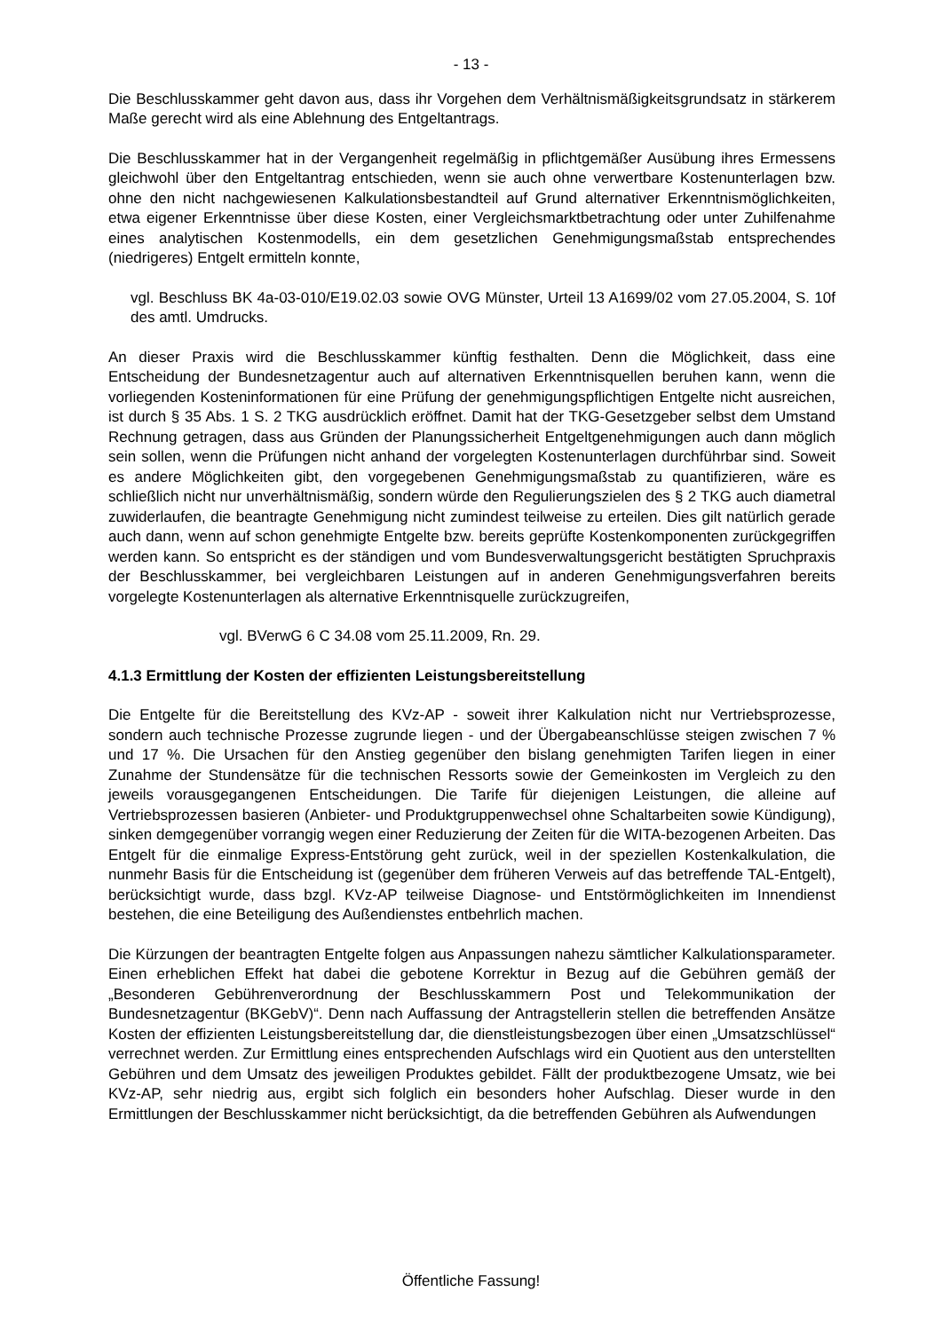- 13 -
Die Beschlusskammer geht davon aus, dass ihr Vorgehen dem Verhältnismäßigkeitsgrundsatz in stärkerem Maße gerecht wird als eine Ablehnung des Entgeltantrags.
Die Beschlusskammer hat in der Vergangenheit regelmäßig in pflichtgemäßer Ausübung ihres Ermessens gleichwohl über den Entgeltantrag entschieden, wenn sie auch ohne verwertbare Kostenunterlagen bzw. ohne den nicht nachgewiesenen Kalkulationsbestandteil auf Grund alternativer Erkenntnismöglichkeiten, etwa eigener Erkenntnisse über diese Kosten, einer Vergleichsmarktbetrachtung oder unter Zuhilfenahme eines analytischen Kostenmodells, ein dem gesetzlichen Genehmigungsmaßstab entsprechendes (niedrigeres) Entgelt ermitteln konnte,
vgl. Beschluss BK 4a-03-010/E19.02.03 sowie OVG Münster, Urteil 13 A1699/02 vom 27.05.2004, S. 10f des amtl. Umdrucks.
An dieser Praxis wird die Beschlusskammer künftig festhalten. Denn die Möglichkeit, dass eine Entscheidung der Bundesnetzagentur auch auf alternativen Erkenntnisquellen beruhen kann, wenn die vorliegenden Kosteninformationen für eine Prüfung der genehmigungspflichtigen Entgelte nicht ausreichen, ist durch § 35 Abs. 1 S. 2 TKG ausdrücklich eröffnet. Damit hat der TKG-Gesetzgeber selbst dem Umstand Rechnung getragen, dass aus Gründen der Planungssicherheit Entgeltgenehmigungen auch dann möglich sein sollen, wenn die Prüfungen nicht anhand der vorgelegten Kostenunterlagen durchführbar sind. Soweit es andere Möglichkeiten gibt, den vorgegebenen Genehmigungsmaßstab zu quantifizieren, wäre es schließlich nicht nur unverhältnismäßig, sondern würde den Regulierungszielen des § 2 TKG auch diametral zuwiderlaufen, die beantragte Genehmigung nicht zumindest teilweise zu erteilen. Dies gilt natürlich gerade auch dann, wenn auf schon genehmigte Entgelte bzw. bereits geprüfte Kostenkomponenten zurückgegriffen werden kann. So entspricht es der ständigen und vom Bundesverwaltungsgericht bestätigten Spruchpraxis der Beschlusskammer, bei vergleichbaren Leistungen auf in anderen Genehmigungsverfahren bereits vorgelegte Kostenunterlagen als alternative Erkenntnisquelle zurückzugreifen,
vgl. BVerwG 6 C 34.08 vom 25.11.2009, Rn. 29.
4.1.3 Ermittlung der Kosten der effizienten Leistungsbereitstellung
Die Entgelte für die Bereitstellung des KVz-AP - soweit ihrer Kalkulation nicht nur Vertriebsprozesse, sondern auch technische Prozesse zugrunde liegen - und der Übergabeanschlüsse steigen zwischen 7 % und 17 %. Die Ursachen für den Anstieg gegenüber den bislang genehmigten Tarifen liegen in einer Zunahme der Stundensätze für die technischen Ressorts sowie der Gemeinkosten im Vergleich zu den jeweils vorausgegangenen Entscheidungen. Die Tarife für diejenigen Leistungen, die alleine auf Vertriebsprozessen basieren (Anbieter- und Produktgruppenwechsel ohne Schaltarbeiten sowie Kündigung), sinken demgegenüber vorrangig wegen einer Reduzierung der Zeiten für die WITA-bezogenen Arbeiten. Das Entgelt für die einmalige Express-Entstörung geht zurück, weil in der speziellen Kostenkalkulation, die nunmehr Basis für die Entscheidung ist (gegenüber dem früheren Verweis auf das betreffende TAL-Entgelt), berücksichtigt wurde, dass bzgl. KVz-AP teilweise Diagnose- und Entstörmöglichkeiten im Innendienst bestehen, die eine Beteiligung des Außendienstes entbehrlich machen.
Die Kürzungen der beantragten Entgelte folgen aus Anpassungen nahezu sämtlicher Kalkulationsparameter. Einen erheblichen Effekt hat dabei die gebotene Korrektur in Bezug auf die Gebühren gemäß der „Besonderen Gebührenverordnung der Beschlusskammern Post und Telekommunikation der Bundesnetzagentur (BKGebV)“. Denn nach Auffassung der Antragstellerin stellen die betreffenden Ansätze Kosten der effizienten Leistungsbereitstellung dar, die dienstleistungsbezogen über einen „Umsatzschlüssel“ verrechnet werden. Zur Ermittlung eines entsprechenden Aufschlags wird ein Quotient aus den unterstellten Gebühren und dem Umsatz des jeweiligen Produktes gebildet. Fällt der produktbezogene Umsatz, wie bei KVz-AP, sehr niedrig aus, ergibt sich folglich ein besonders hoher Aufschlag. Dieser wurde in den Ermittlungen der Beschlusskammer nicht berücksichtigt, da die betreffenden Gebühren als Aufwendungen
Öffentliche Fassung!